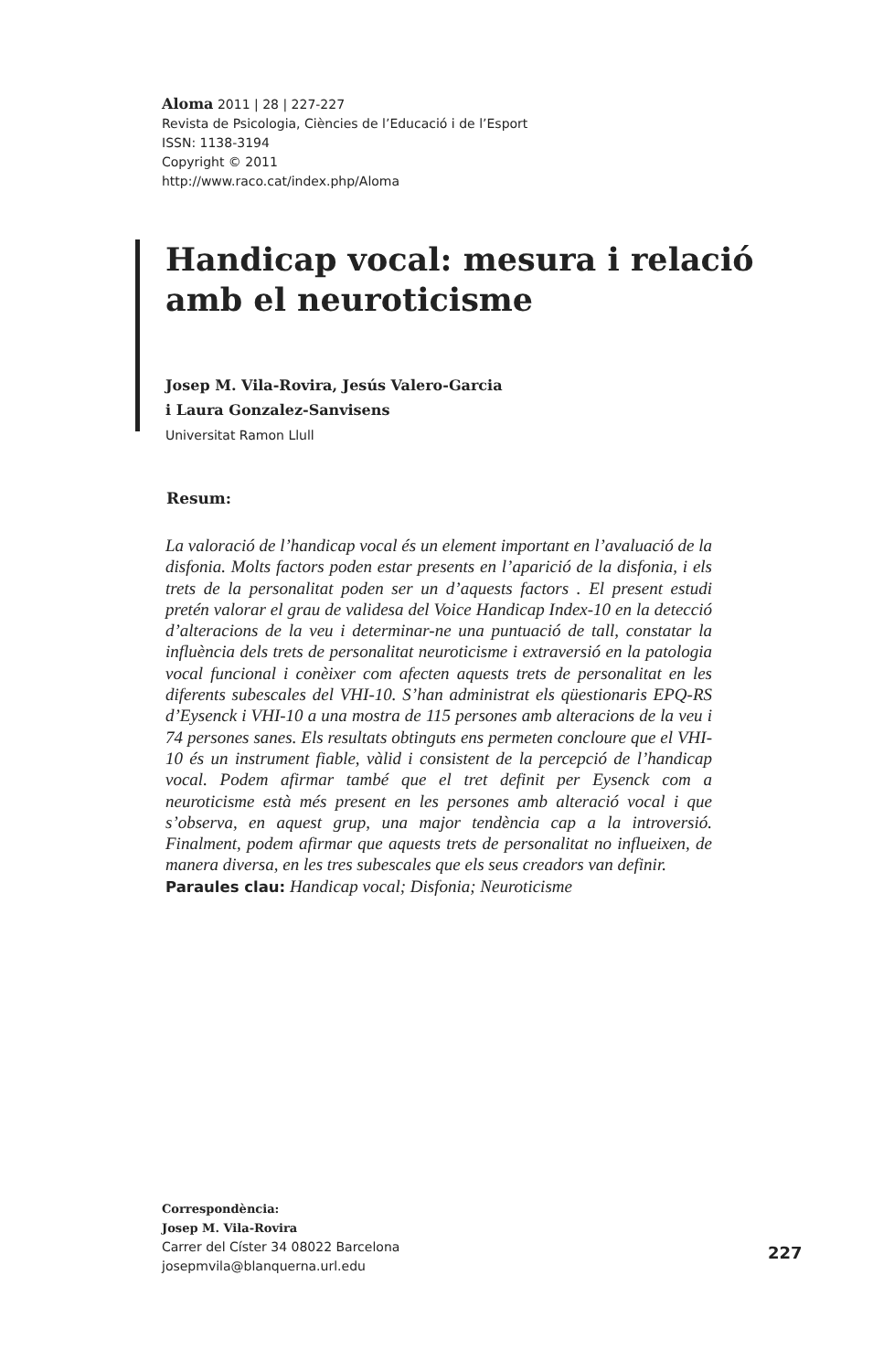Aloma 2011 | 28 | 227-227
Revista de Psicologia, Ciències de l’Educació i de l’Esport
ISSN: 1138-3194
Copyright © 2011
http://www.raco.cat/index.php/Aloma
Handicap vocal: mesura i relació
amb el neuroticisme
Josep M. Vila-Rovira, Jesús Valero-Garcia
i Laura Gonzalez-Sanvisens
Universitat Ramon Llull
Resum:
La valoració de l’handicap vocal és un element important en l’avaluació de la disfonia. Molts factors poden estar presents en l’aparició de la disfonia, i els trets de la personalitat poden ser un d’aquests factors . El present estudi pretén valorar el grau de validesa del Voice Handicap Index-10 en la detecció d’alteracions de la veu i determinar-ne una puntuació de tall, constatar la influència dels trets de personalitat neuroticisme i extraversió en la patologia vocal funcional i conèixer com afecten aquests trets de personalitat en les diferents subescales del VHI-10. S’han administrat els qüestionaris EPQ-RS d’Eysenck i VHI-10 a una mostra de 115 persones amb alteracions de la veu i 74 persones sanes. Els resultats obtinguts ens permeten concloure que el VHI-10 és un instrument fiable, vàlid i consistent de la percepció de l’handicap vocal. Podem afirmar també que el tret definit per Eysenck com a neuroticisme està més present en les persones amb alteració vocal i que s’observa, en aquest grup, una major tendència cap a la introversió. Finalment, podem afirmar que aquests trets de personalitat no influeixen, de manera diversa, en les tres subescales que els seus creadors van definir.
Paraules clau: Handicap vocal; Disfonia; Neuroticisme
Correspondència:
Josep M. Vila-Rovira
Carrer del Císter 34 08022 Barcelona
josepmvila@blanquerna.url.edu
227